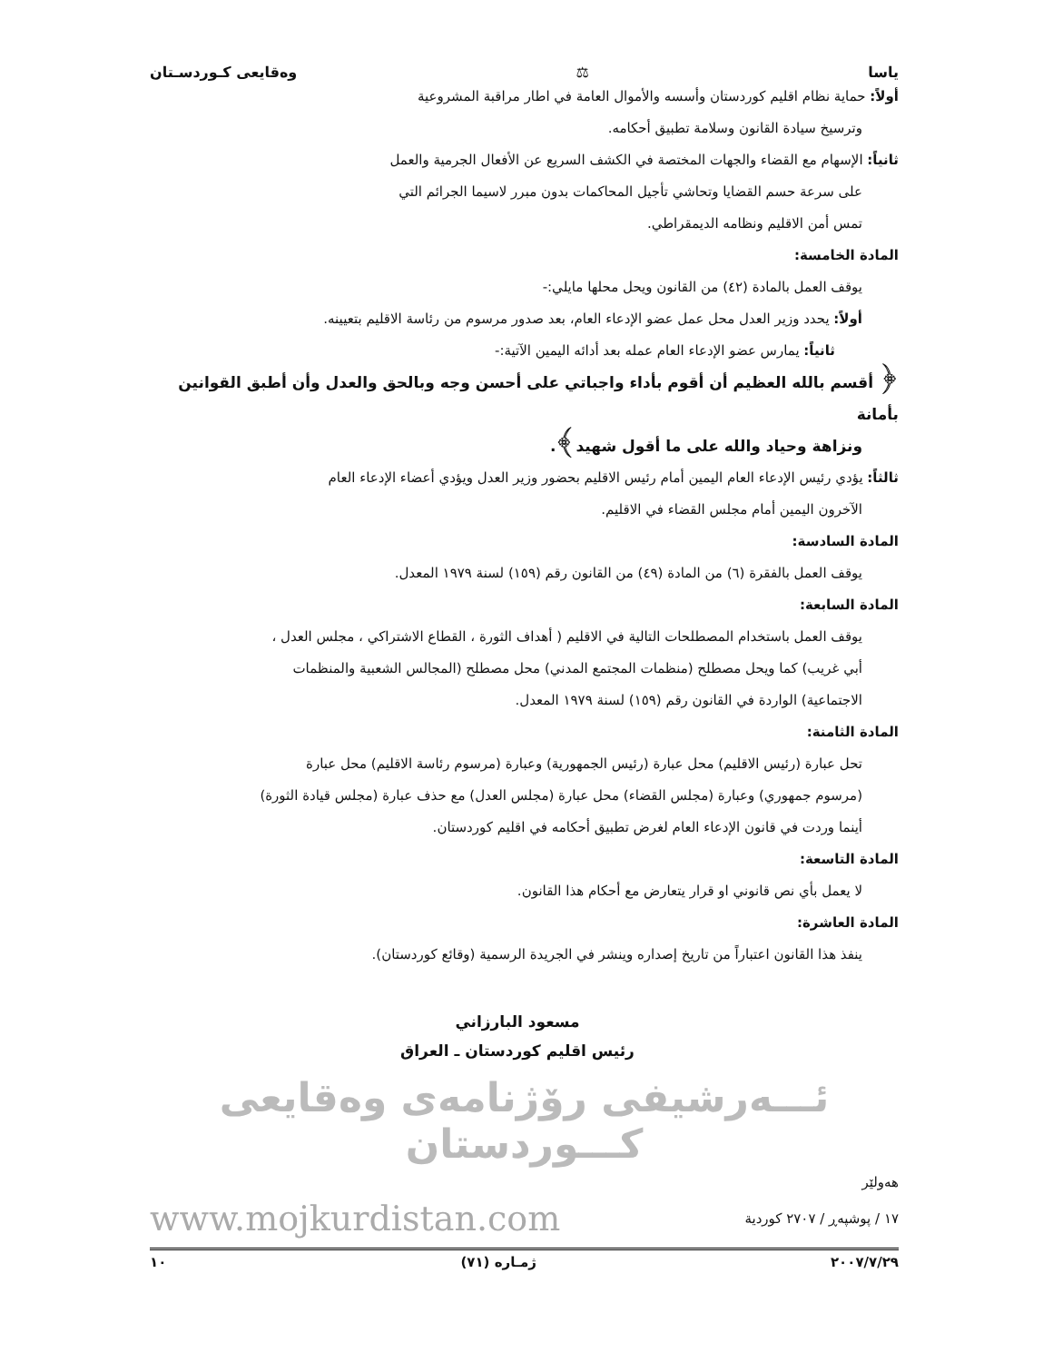ياسا ⚖ وەقايعى كـوردسـتان
أولاً: حماية نظام اقليم كوردستان وأسسه والأموال العامة في اطار مراقبة المشروعية
وترسيخ سيادة القانون وسلامة تطبيق أحكامه.
ثانياً: الإسهام مع القضاء والجهات المختصة في الكشف السريع عن الأفعال الجرمية والعمل
على سرعة حسم القضايا وتحاشي تأجيل المحاكمات بدون مبرر لاسيما الجرائم التي
تمس أمن الاقليم ونظامه الديمقراطي.
المادة الخامسة:
يوقف العمل بالمادة (٤٢) من القانون ويحل محلها مايلي:-
أولاً: يحدد وزير العدل محل عمل عضو الإدعاء العام، بعد صدور مرسوم من رئاسة الاقليم بتعيينه.
ثانياً: يمارس عضو الإدعاء العام عمله بعد أدائه اليمين الآتية:-
﴿ أقسم بالله العظيم أن أقوم بأداء واجباتي على أحسن وجه وبالحق والعدل وأن أطبق القوانين بأمانة
ونزاهة وحياد والله على ما أقول شهيد﴾.
ثالثاً: يؤدي رئيس الإدعاء العام اليمين أمام رئيس الاقليم بحضور وزير العدل ويؤدي أعضاء الإدعاء العام
الآخرون اليمين أمام مجلس القضاء في الاقليم.
المادة السادسة:
يوقف العمل بالفقرة (٦) من المادة (٤٩) من القانون رقم (١٥٩) لسنة ١٩٧٩ المعدل.
المادة السابعة:
يوقف العمل باستخدام المصطلحات التالية في الاقليم ( أهداف الثورة ، القطاع الاشتراكي ، مجلس العدل ،
أبي غريب) كما ويحل مصطلح (منظمات المجتمع المدني) محل مصطلح (المجالس الشعبية والمنظمات
الاجتماعية) الواردة في القانون رقم (١٥٩) لسنة ١٩٧٩ المعدل.
المادة الثامنة:
تحل عبارة (رئيس الاقليم) محل عبارة (رئيس الجمهورية) وعبارة (مرسوم رئاسة الاقليم) محل عبارة
(مرسوم جمهوري) وعبارة (مجلس القضاء) محل عبارة (مجلس العدل) مع حذف عبارة (مجلس قيادة الثورة)
أينما وردت في قانون الإدعاء العام لغرض تطبيق أحكامه في اقليم كوردستان.
المادة التاسعة:
لا يعمل بأي نص قانوني او قرار يتعارض مع أحكام هذا القانون.
المادة العاشرة:
ينفذ هذا القانون اعتباراً من تاريخ إصداره وينشر في الجريدة الرسمية (وقائع كوردستان).
مسعود البارزاني
رئيس اقليم كوردستان ـ العراق
ئـــەرشيفى رۆژنامەى وەقايعى كـــوردستان
هەولێر
١٧ / پوشپەڕ / ٢٧٠٧ كوردية www.mojkurdistan.com
٢٠٠٧/٧/٢٩ ژمـاره (٧١) ١٠